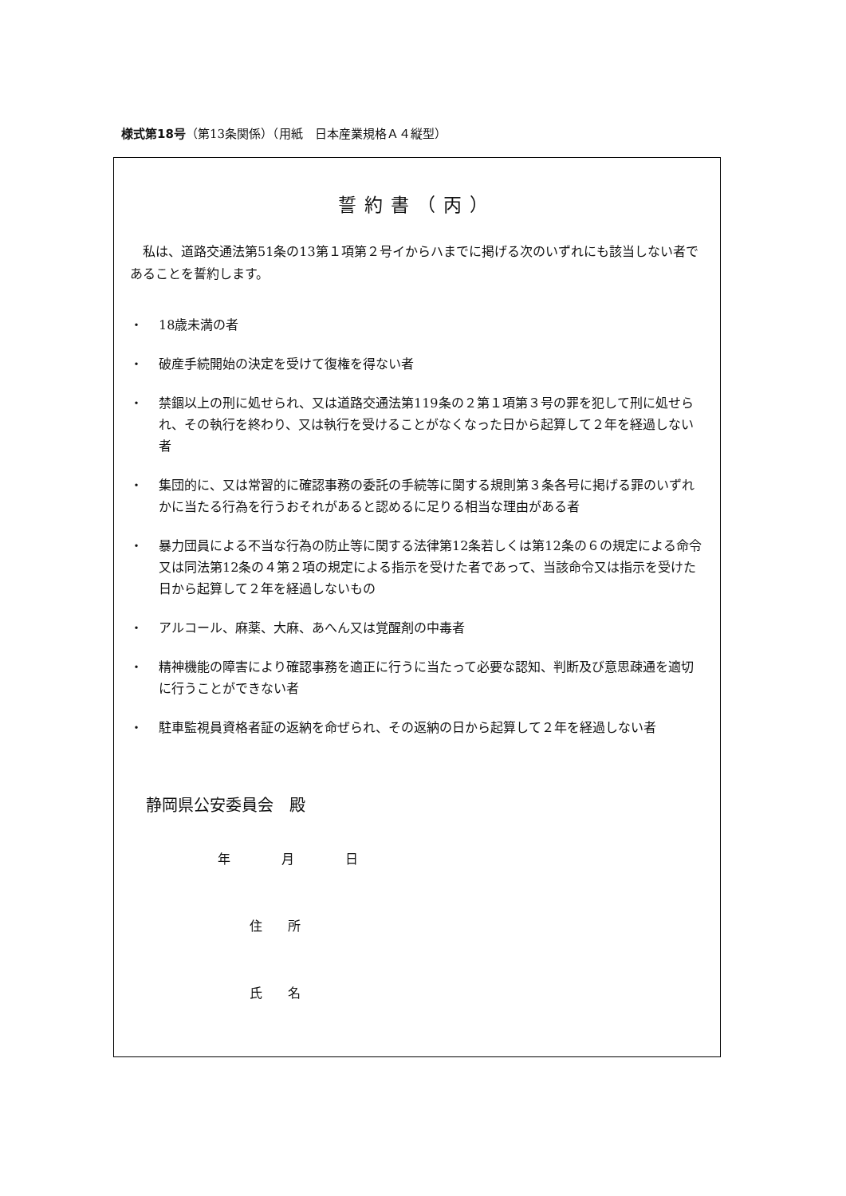様式第18号（第13条関係）（用紙　日本産業規格Ａ４縦型）
誓約書（丙）
私は、道路交通法第51条の13第１項第２号イからハまでに掲げる次のいずれにも該当しない者であることを誓約します。
・ 18歳未満の者
・ 破産手続開始の決定を受けて復権を得ない者
・ 禁錮以上の刑に処せられ、又は道路交通法第119条の２第１項第３号の罪を犯して刑に処せられ、その執行を終わり、又は執行を受けることがなくなった日から起算して２年を経過しない者
・ 集団的に、又は常習的に確認事務の委託の手続等に関する規則第３条各号に掲げる罪のいずれかに当たる行為を行うおそれがあると認めるに足りる相当な理由がある者
・ 暴力団員による不当な行為の防止等に関する法律第12条若しくは第12条の６の規定による命令又は同法第12条の４第２項の規定による指示を受けた者であって、当該命令又は指示を受けた日から起算して２年を経過しないもの
・ アルコール、麻薬、大麻、あへん又は覚醒剤の中毒者
・ 精神機能の障害により確認事務を適正に行うに当たって必要な認知、判断及び意思疎通を適切に行うことができない者
・ 駐車監視員資格者証の返納を命ぜられ、その返納の日から起算して２年を経過しない者
静岡県公安委員会　殿
年　　　　月　　　　日
住　　所
氏　　名